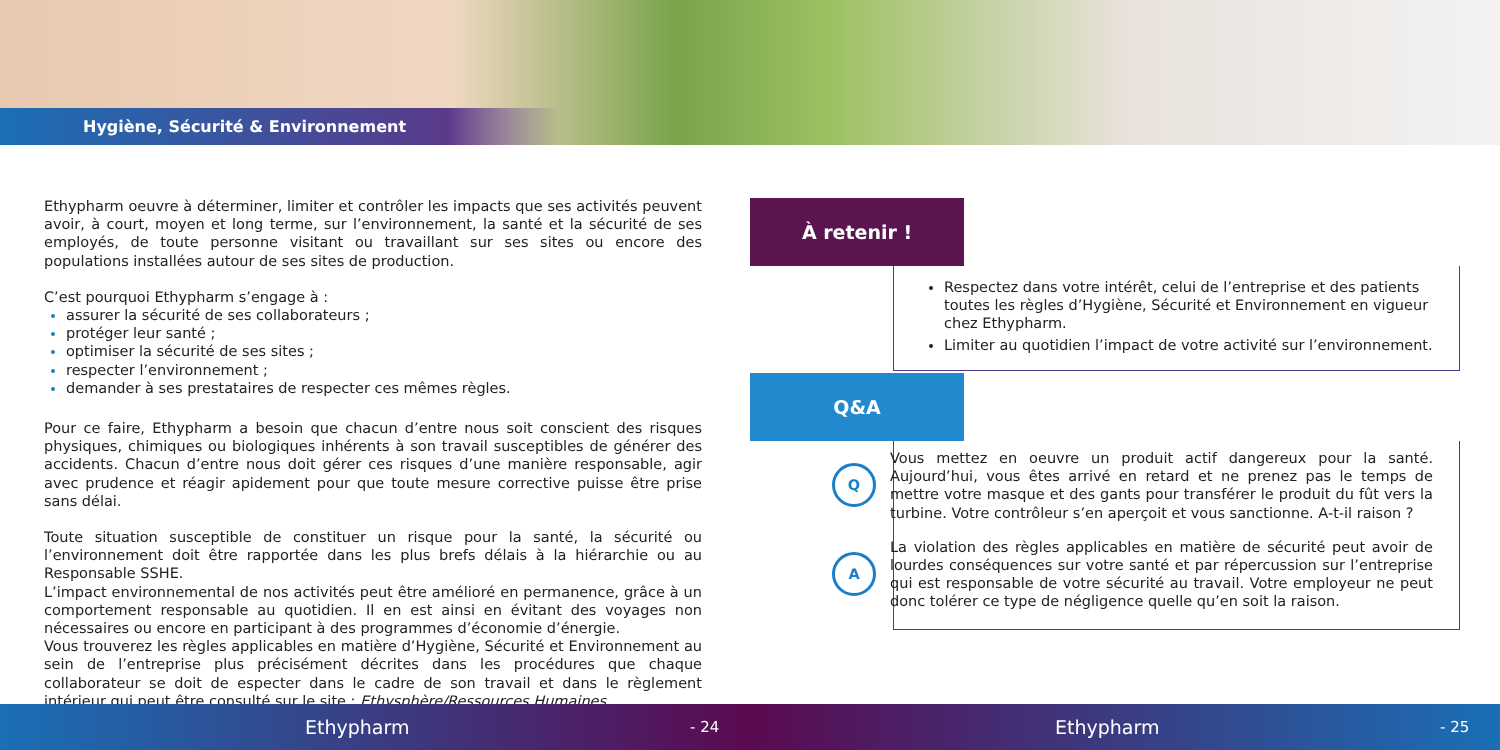Hygiène, Sécurité & Environnement
Ethypharm oeuvre à déterminer, limiter et contrôler les impacts que ses activités peuvent avoir, à court, moyen et long terme, sur l’environnement, la santé et la sécurité de ses employés, de toute personne visitant ou travaillant sur ses sites ou encore des populations installées autour de ses sites de production.
C’est pourquoi Ethypharm s’engage à :
assurer la sécurité de ses collaborateurs ;
protéger leur santé ;
optimiser la sécurité de ses sites ;
respecter l’environnement ;
demander à ses prestataires de respecter ces mêmes règles.
Pour ce faire, Ethypharm a besoin que chacun d’entre nous soit conscient des risques physiques, chimiques ou biologiques inhérents à son travail susceptibles de générer des accidents. Chacun d’entre nous doit gérer ces risques d’une manière responsable, agir avec prudence et réagir apidement pour que toute mesure corrective puisse être prise sans délai.
Toute situation susceptible de constituer un risque pour la santé, la sécurité ou l’environnement doit être rapportée dans les plus brefs délais à la hiérarchie ou au Responsable SSHE.
L’impact environnemental de nos activités peut être amélioré en permanence, grâce à un comportement responsable au quotidien. Il en est ainsi en évitant des voyages non nécessaires ou encore en participant à des programmes d’économie d’énergie.
Vous trouverez les règles applicables en matière d’Hygiène, Sécurité et Environnement au sein de l’entreprise plus précisément décrites dans les procédures que chaque collaborateur se doit de especter dans le cadre de son travail et dans le règlement intérieur qui peut être consulté sur le site : Ethysphère/Ressources Humaines.
À retenir !
Respectez dans votre intérêt, celui de l’entreprise et des patients toutes les règles d’Hygiène, Sécurité et Environnement en vigueur chez Ethypharm.
Limiter au quotidien l’impact de votre activité sur l’environnement.
Q&A
Q
Vous mettez en oeuvre un produit actif dangereux pour la santé. Aujourd’hui, vous êtes arrivé en retard et ne prenez pas le temps de mettre votre masque et des gants pour transférer le produit du fût vers la turbine. Votre contrôleur s’en aperçoit et vous sanctionne. A-t-il raison ?
A
La violation des règles applicables en matière de sécurité peut avoir de lourdes conséquences sur votre santé et par répercussion sur l’entreprise qui est responsable de votre sécurité au travail. Votre employeur ne peut donc tolérer ce type de négligence quelle qu’en soit la raison.
Ethypharm - 24 Ethypharm - 25